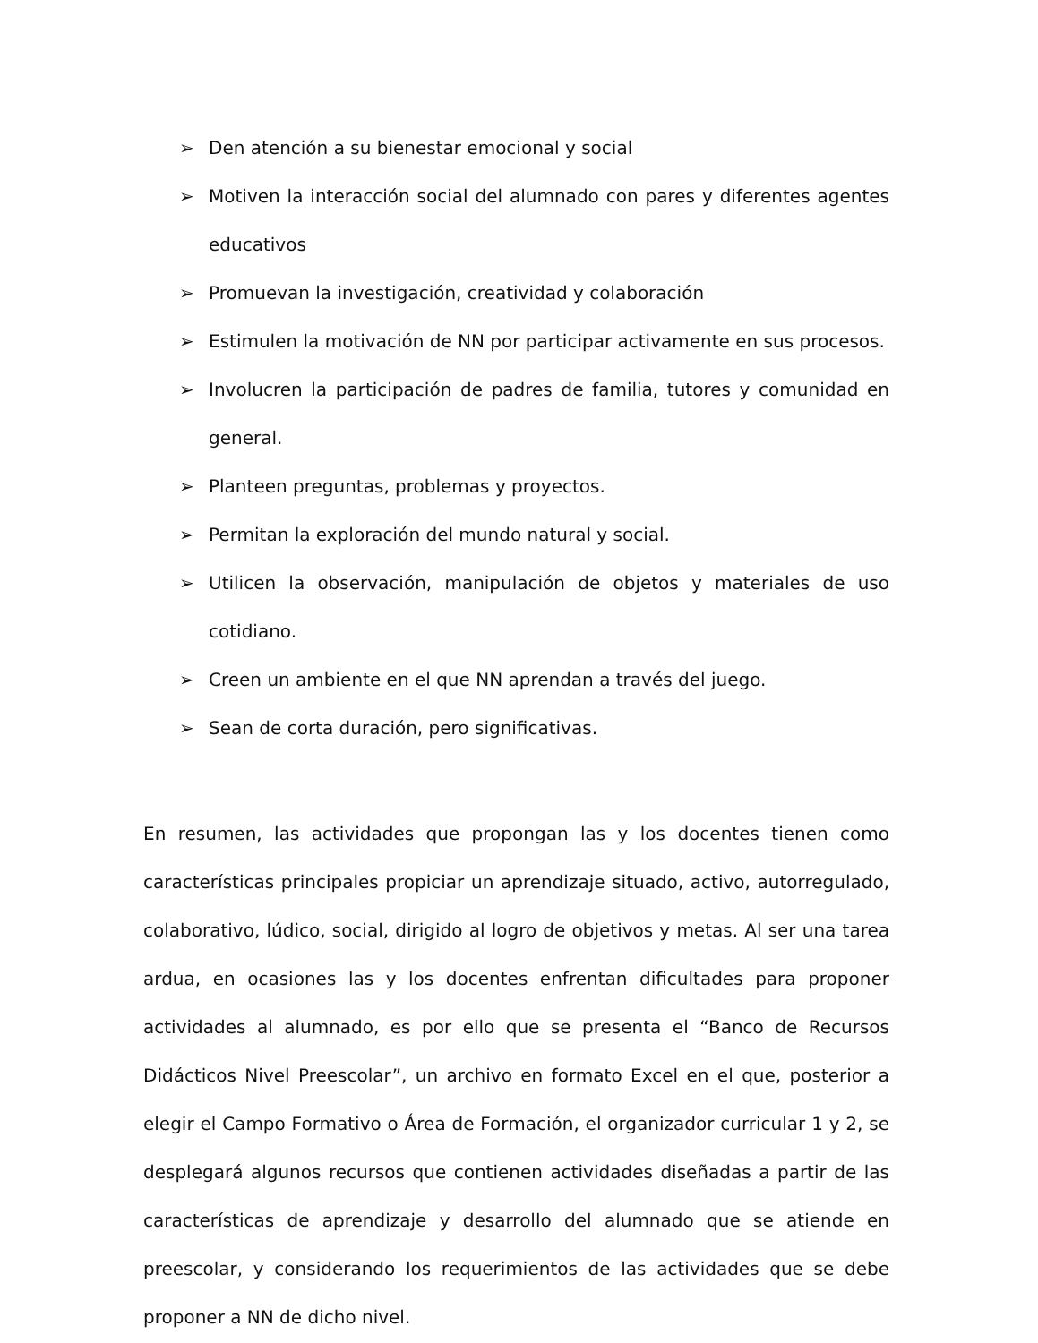➢ Den atención a su bienestar emocional y social
➢ Motiven la interacción social del alumnado con pares y diferentes agentes educativos
➢ Promuevan la investigación, creatividad y colaboración
➢ Estimulen la motivación de NN por participar activamente en sus procesos.
➢ Involucren la participación de padres de familia, tutores y comunidad en general.
➢ Planteen preguntas, problemas y proyectos.
➢ Permitan la exploración del mundo natural y social.
➢ Utilicen la observación, manipulación de objetos y materiales de uso cotidiano.
➢ Creen un ambiente en el que NN aprendan a través del juego.
➢ Sean de corta duración, pero significativas.
En resumen, las actividades que propongan las y los docentes tienen como características principales propiciar un aprendizaje situado, activo, autorregulado, colaborativo, lúdico, social, dirigido al logro de objetivos y metas. Al ser una tarea ardua, en ocasiones las y los docentes enfrentan dificultades para proponer actividades al alumnado, es por ello que se presenta el “Banco de Recursos Didácticos Nivel Preescolar”, un archivo en formato Excel en el que, posterior a elegir el Campo Formativo o Área de Formación, el organizador curricular 1 y 2, se desplegará algunos recursos que contienen actividades diseñadas a partir de las características de aprendizaje y desarrollo del alumnado que se atiende en preescolar, y considerando los requerimientos de las actividades que se debe proponer a NN de dicho nivel.